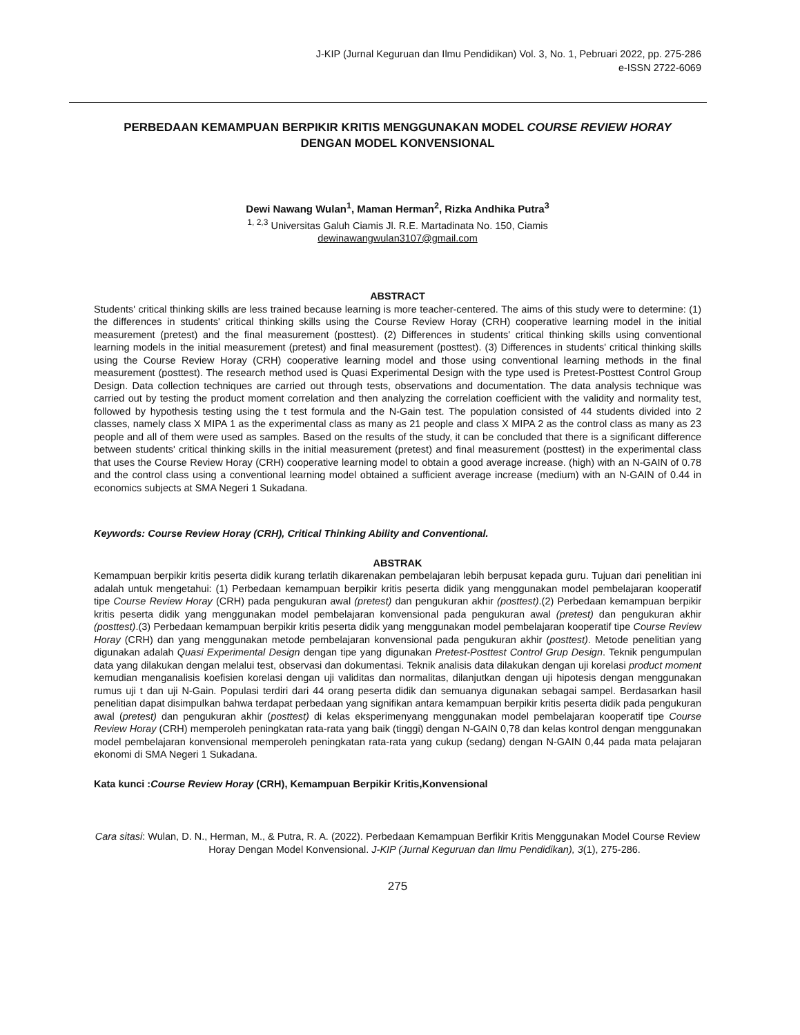J-KIP (Jurnal Keguruan dan Ilmu Pendidikan) Vol. 3, No. 1, Pebruari 2022, pp. 275-286
e-ISSN 2722-6069
PERBEDAAN KEMAMPUAN BERPIKIR KRITIS MENGGUNAKAN MODEL COURSE REVIEW HORAY
DENGAN MODEL KONVENSIONAL
Dewi Nawang Wulan<sup>1</sup>, Maman Herman<sup>2</sup>, Rizka Andhika Putra<sup>3</sup>
<sup>1, 2,3</sup> Universitas Galuh Ciamis Jl. R.E. Martadinata No. 150, Ciamis
dewinawangwulan3107@gmail.com
ABSTRACT
Students' critical thinking skills are less trained because learning is more teacher-centered. The aims of this study were to determine: (1) the differences in students' critical thinking skills using the Course Review Horay (CRH) cooperative learning model in the initial measurement (pretest) and the final measurement (posttest). (2) Differences in students' critical thinking skills using conventional learning models in the initial measurement (pretest) and final measurement (posttest). (3) Differences in students' critical thinking skills using the Course Review Horay (CRH) cooperative learning model and those using conventional learning methods in the final measurement (posttest). The research method used is Quasi Experimental Design with the type used is Pretest-Posttest Control Group Design. Data collection techniques are carried out through tests, observations and documentation. The data analysis technique was carried out by testing the product moment correlation and then analyzing the correlation coefficient with the validity and normality test, followed by hypothesis testing using the t test formula and the N-Gain test. The population consisted of 44 students divided into 2 classes, namely class X MIPA 1 as the experimental class as many as 21 people and class X MIPA 2 as the control class as many as 23 people and all of them were used as samples. Based on the results of the study, it can be concluded that there is a significant difference between students' critical thinking skills in the initial measurement (pretest) and final measurement (posttest) in the experimental class that uses the Course Review Horay (CRH) cooperative learning model to obtain a good average increase. (high) with an N-GAIN of 0.78 and the control class using a conventional learning model obtained a sufficient average increase (medium) with an N-GAIN of 0.44 in economics subjects at SMA Negeri 1 Sukadana.
Keywords: Course Review Horay (CRH), Critical Thinking Ability and Conventional.
ABSTRAK
Kemampuan berpikir kritis peserta didik kurang terlatih dikarenakan pembelajaran lebih berpusat kepada guru. Tujuan dari penelitian ini adalah untuk mengetahui: (1) Perbedaan kemampuan berpikir kritis peserta didik yang menggunakan model pembelajaran kooperatif tipe Course Review Horay (CRH) pada pengukuran awal (pretest) dan pengukuran akhir (posttest).(2) Perbedaan kemampuan berpikir kritis peserta didik yang menggunakan model pembelajaran konvensional pada pengukuran awal (pretest) dan pengukuran akhir (posttest).(3) Perbedaan kemampuan berpikir kritis peserta didik yang menggunakan model pembelajaran kooperatif tipe Course Review Horay (CRH) dan yang menggunakan metode pembelajaran konvensional pada pengukuran akhir (posttest). Metode penelitian yang digunakan adalah Quasi Experimental Design dengan tipe yang digunakan Pretest-Posttest Control Grup Design. Teknik pengumpulan data yang dilakukan dengan melalui test, observasi dan dokumentasi. Teknik analisis data dilakukan dengan uji korelasi product moment kemudian menganalisis koefisien korelasi dengan uji validitas dan normalitas, dilanjutkan dengan uji hipotesis dengan menggunakan rumus uji t dan uji N-Gain. Populasi terdiri dari 44 orang peserta didik dan semuanya digunakan sebagai sampel. Berdasarkan hasil penelitian dapat disimpulkan bahwa terdapat perbedaan yang signifikan antara kemampuan berpikir kritis peserta didik pada pengukuran awal (pretest) dan pengukuran akhir (posttest) di kelas eksperimenyang menggunakan model pembelajaran kooperatif tipe Course Review Horay (CRH) memperoleh peningkatan rata-rata yang baik (tinggi) dengan N-GAIN 0,78 dan kelas kontrol dengan menggunakan model pembelajaran konvensional memperoleh peningkatan rata-rata yang cukup (sedang) dengan N-GAIN 0,44 pada mata pelajaran ekonomi di SMA Negeri 1 Sukadana.
Kata kunci :Course Review Horay (CRH), Kemampuan Berpikir Kritis,Konvensional
Cara sitasi: Wulan, D. N., Herman, M., & Putra, R. A. (2022). Perbedaan Kemampuan Berfikir Kritis Menggunakan Model Course Review Horay Dengan Model Konvensional. J-KIP (Jurnal Keguruan dan Ilmu Pendidikan), 3(1), 275-286.
275